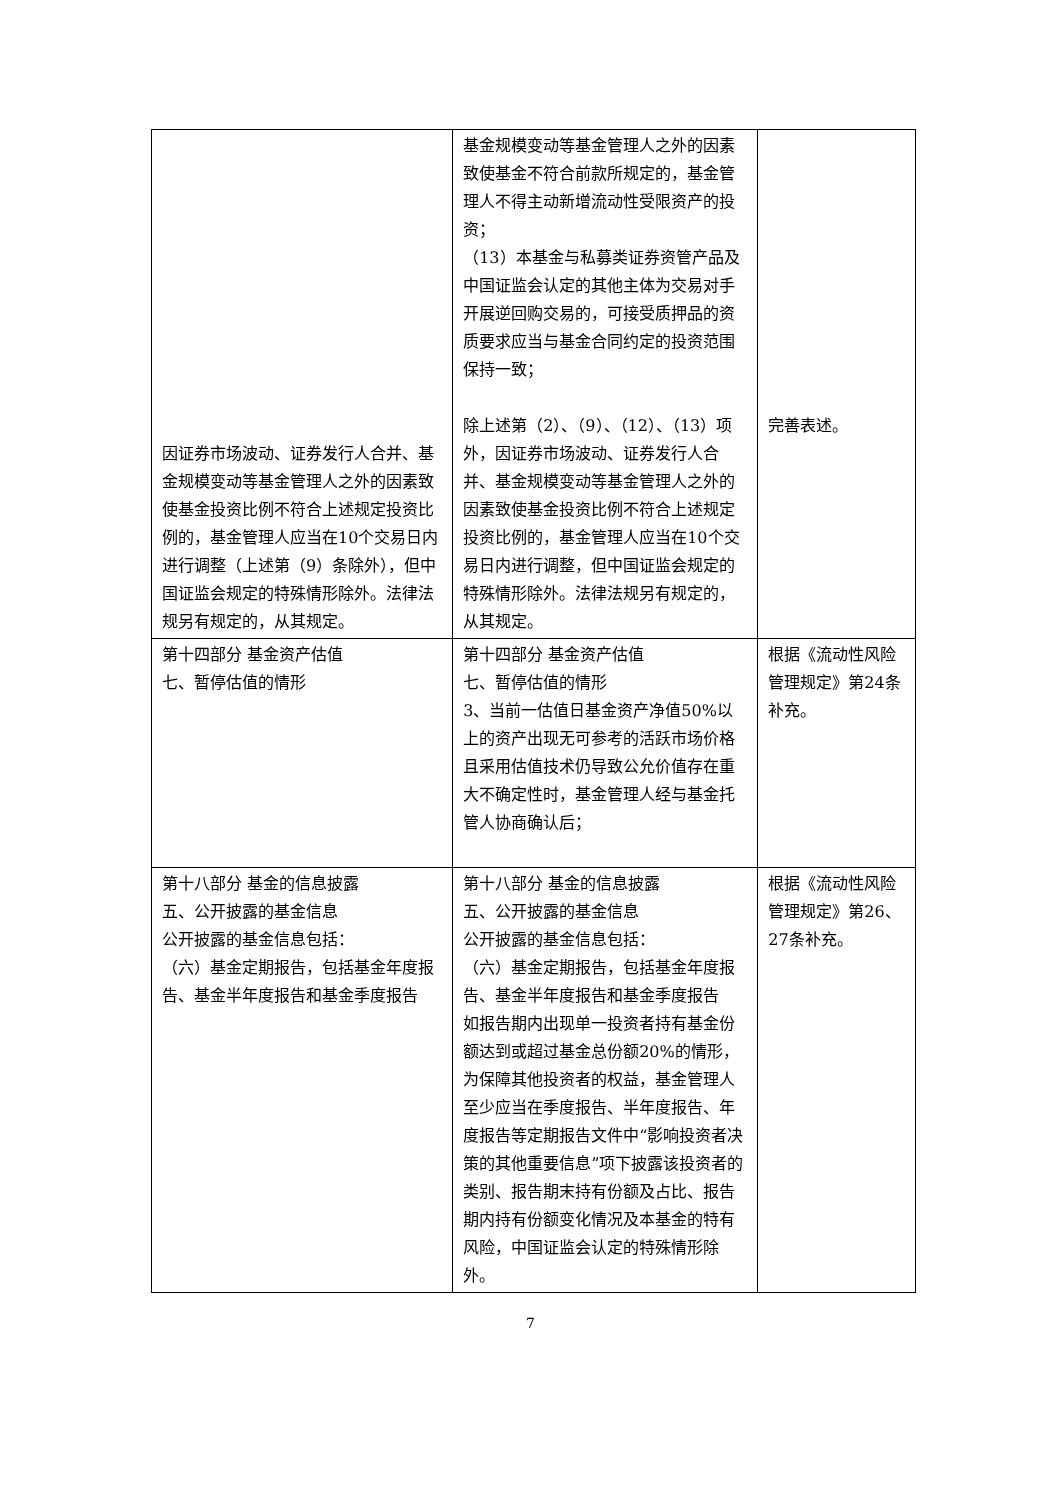| 因证券市场波动、证券发行人合并、基金规模变动等基金管理人之外的因素致使基金投资比例不符合上述规定投资比例的，基金管理人应当在10个交易日内进行调整（上述第（9）条除外），但中国证监会规定的特殊情形除外。法律法规另有规定的，从其规定。 | 基金规模变动等基金管理人之外的因素致使基金不符合前款所规定的，基金管理人不得主动新增流动性受限资产的投资； （13）本基金与私募类证券资管产品及中国证监会认定的其他主体为交易对手开展逆回购交易的，可接受质押品的资质要求应当与基金合同约定的投资范围保持一致； 除上述第（2）、（9）、（12）、（13）项外，因证券市场波动、证券发行人合并、基金规模变动等基金管理人之外的因素致使基金投资比例不符合上述规定投资比例的，基金管理人应当在10个交易日内进行调整，但中国证监会规定的特殊情形除外。法律法规另有规定的，从其规定。 | 完善表述。 |
| 第十四部分 基金资产估值 七、暂停估值的情形 | 第十四部分 基金资产估值 七、暂停估值的情形 3、当前一估值日基金资产净值50%以上的资产出现无可参考的活跃市场价格且采用估值技术仍导致公允价值存在重大不确定性时，基金管理人经与基金托管人协商确认后； | 根据《流动性风险管理规定》第24条补充。 |
| 第十八部分 基金的信息披露 五、公开披露的基金信息 公开披露的基金信息包括： （六）基金定期报告，包括基金年度报告、基金半年度报告和基金季度报告 | 第十八部分 基金的信息披露 五、公开披露的基金信息 公开披露的基金信息包括： （六）基金定期报告，包括基金年度报告、基金半年度报告和基金季度报告 如报告期内出现单一投资者持有基金份额达到或超过基金总份额20%的情形，为保障其他投资者的权益，基金管理人至少应当在季度报告、半年度报告、年度报告等定期报告文件中“影响投资者决策的其他重要信息”项下披露该投资者的类别、报告期末持有份额及占比、报告期内持有份额变化情况及本基金的特有风险，中国证监会认定的特殊情形除外。 | 根据《流动性风险管理规定》第26、27条补充。 |
7